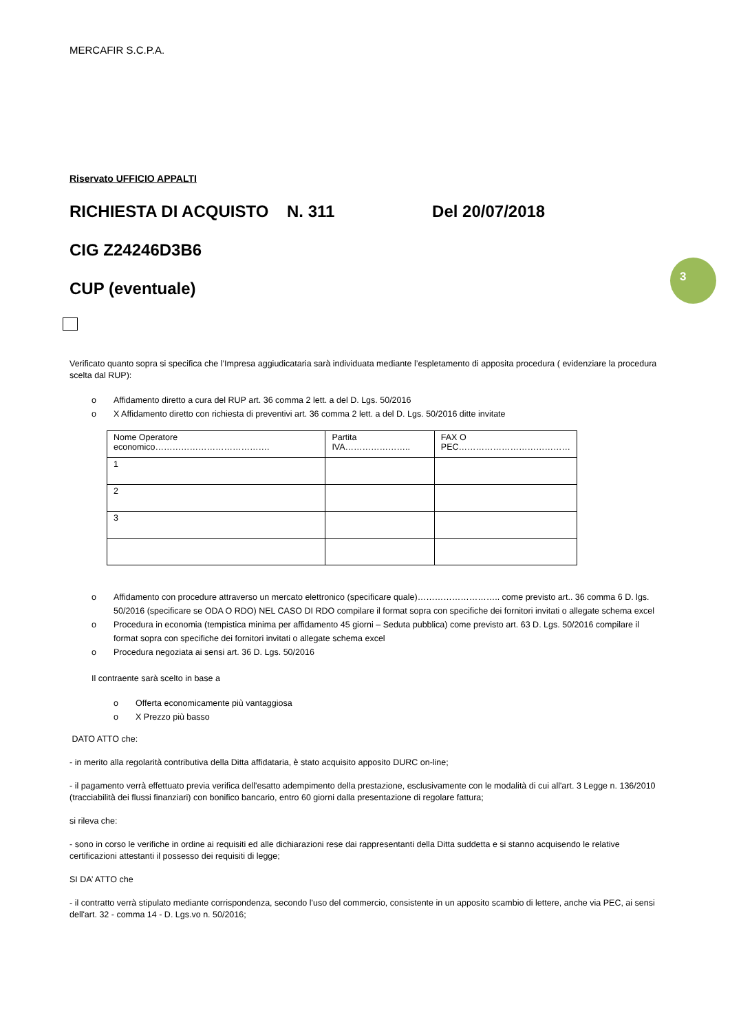3
MERCAFIR S.C.P.A.
Riservato UFFICIO APPALTI
RICHIESTA DI ACQUISTO N. 311 Del 20/07/2018
CIG Z24246D3B6
CUP (eventuale)
Verificato quanto sopra si specifica che l’Impresa aggiudicataria sarà individuata mediante l’espletamento di apposita procedura ( evidenziare la procedura scelta dal RUP):
o Affidamento diretto a cura del RUP art. 36 comma 2 lett. a del D. Lgs. 50/2016
o X Affidamento diretto con richiesta di preventivi art. 36 comma 2 lett. a del D. Lgs. 50/2016 ditte invitate
| Nome Operatore economico…………………………………. | Partita IVA………………….. | FAX O PEC………………………………… |
| 1 | | |
| 2 | | |
| 3 | | |
o Affidamento con procedure attraverso un mercato elettronico (specificare quale)……………………….. come previsto art.. 36 comma 6 D. lgs. 50/2016 (specificare se ODA O RDO) NEL CASO DI RDO compilare il format sopra con specifiche dei fornitori invitati o allegate schema excel
o Procedura in economia (tempistica minima per affidamento 45 giorni – Seduta pubblica) come previsto art. 63 D. Lgs. 50/2016 compilare il format sopra con specifiche dei fornitori invitati o allegate schema excel
o Procedura negoziata ai sensi art. 36 D. Lgs. 50/2016
Il contraente sarà scelto in base a
o Offerta economicamente più vantaggiosa
o X Prezzo più basso
DATO ATTO che:
- in merito alla regolarità contributiva della Ditta affidataria, è stato acquisito apposito DURC on-line;
- il pagamento verrà effettuato previa verifica dell'esatto adempimento della prestazione, esclusivamente con le modalità di cui all'art. 3 Legge n. 136/2010 (tracciabilità dei flussi finanziari) con bonifico bancario, entro 60 giorni dalla presentazione di regolare fattura;
si rileva che:
- sono in corso le verifiche in ordine ai requisiti ed alle dichiarazioni rese dai rappresentanti della Ditta suddetta e si stanno acquisendo le relative certificazioni attestanti il possesso dei requisiti di legge;
SI DA’ ATTO che
- il contratto verrà stipulato mediante corrispondenza, secondo l'uso del commercio, consistente in un apposito scambio di lettere, anche via PEC, ai sensi dell'art. 32 - comma 14 - D. Lgs.vo n. 50/2016;